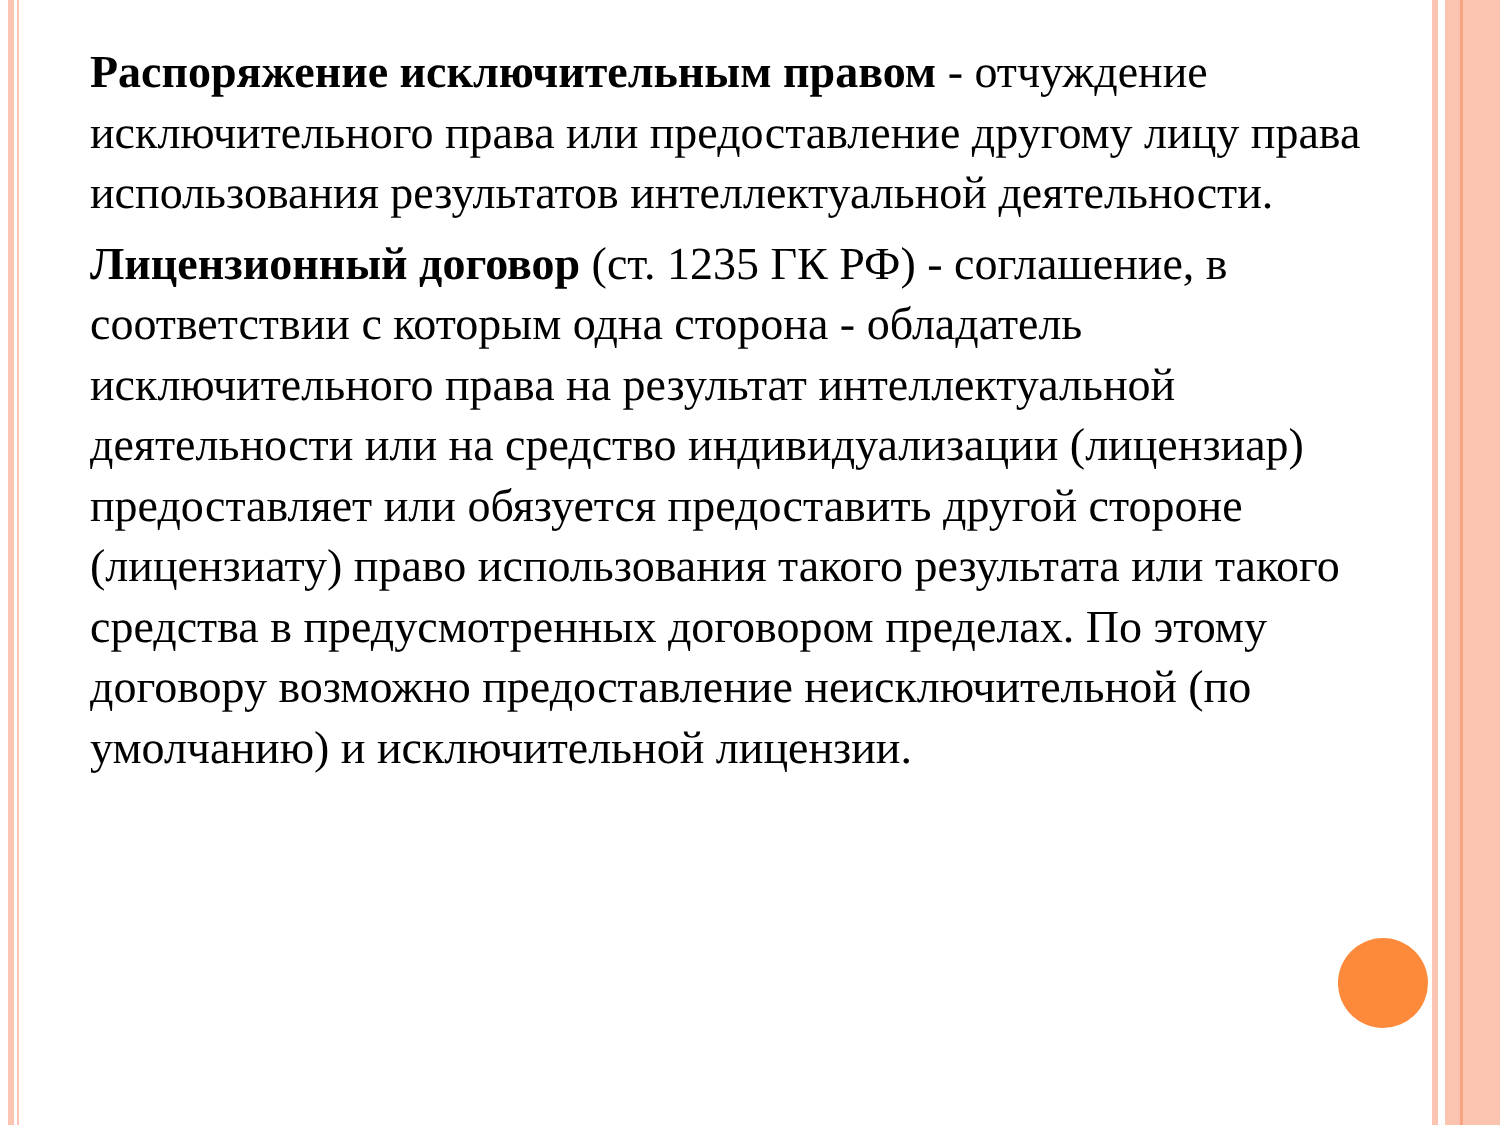Распоряжение исключительным правом - отчуждение исключительного права или предоставление другому лицу права использования результатов интеллектуальной деятельности.
Лицензионный договор (ст. 1235 ГК РФ) - соглашение, в соответствии с которым одна сторона - обладатель исключительного права на результат интеллектуальной деятельности или на средство индивидуализации (лицензиар) предоставляет или обязуется предоставить другой стороне (лицензиату) право использования такого результата или такого средства в предусмотренных договором пределах. По этому договору возможно предоставление неисключительной (по умолчанию) и исключительной лицензии.